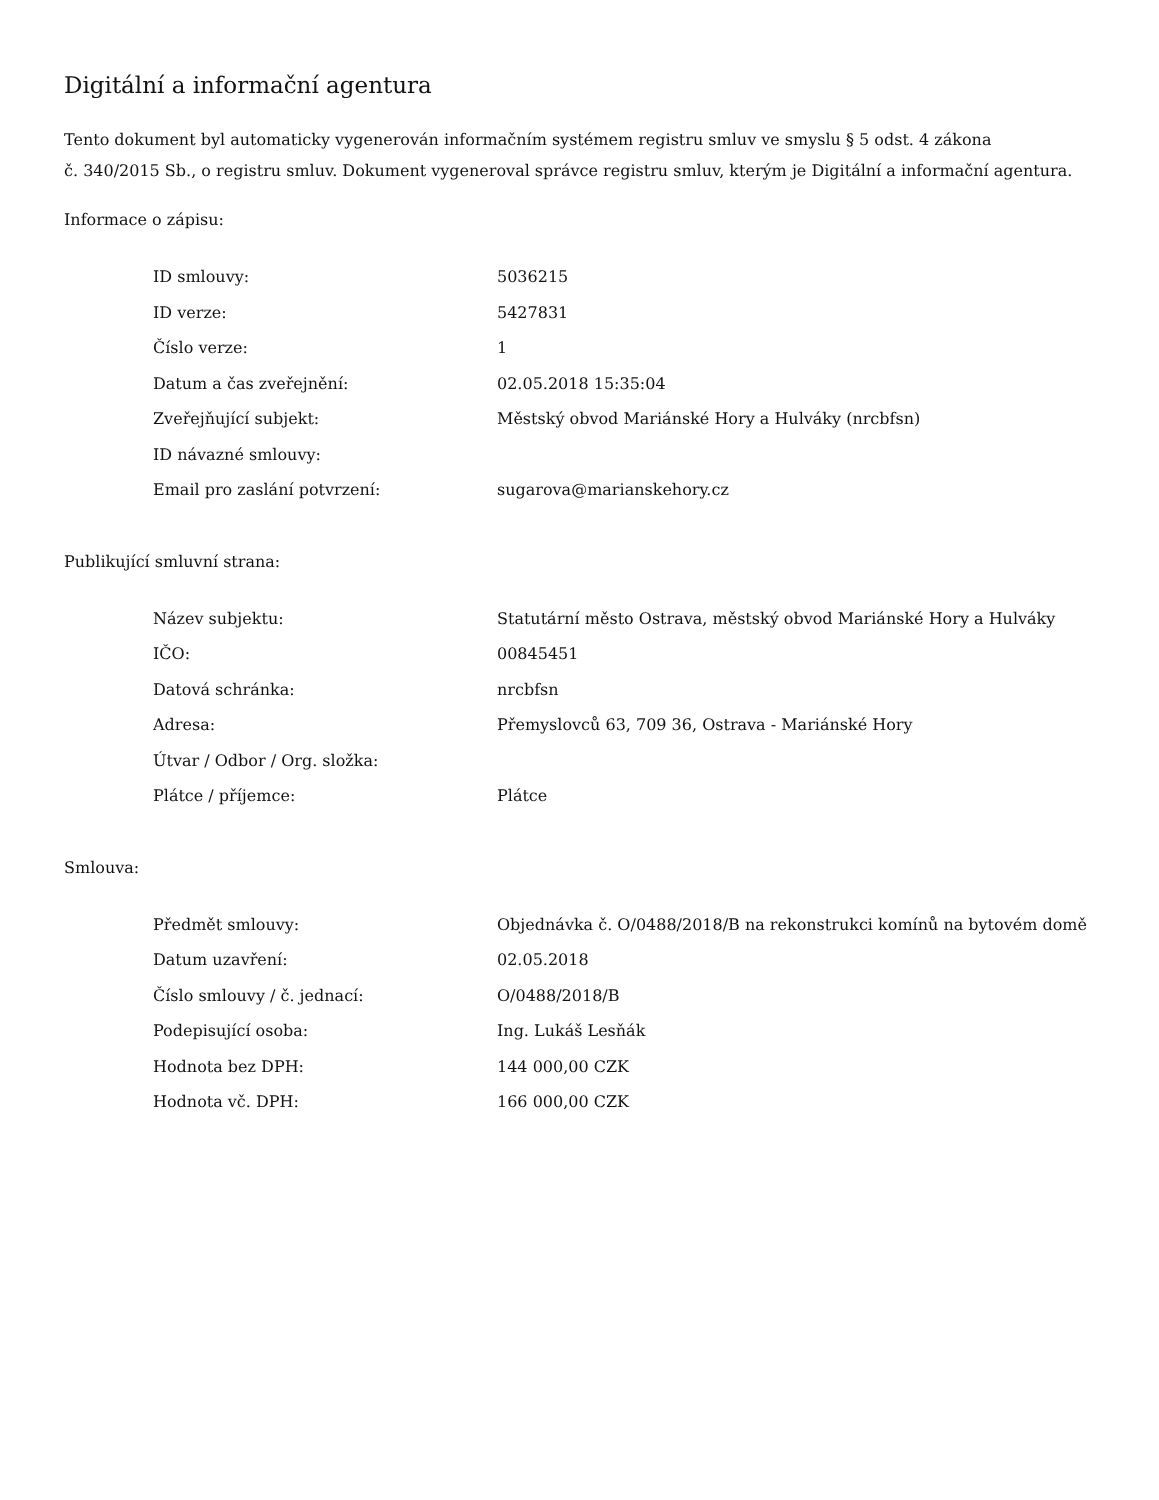Digitální a informační agentura
Tento dokument byl automaticky vygenerován informačním systémem registru smluv ve smyslu § 5 odst. 4 zákona
č. 340/2015 Sb., o registru smluv. Dokument vygeneroval správce registru smluv, kterým je Digitální a informační agentura.
Informace o zápisu:
| ID smlouvy: | 5036215 |
| ID verze: | 5427831 |
| Číslo verze: | 1 |
| Datum a čas zveřejnění: | 02.05.2018 15:35:04 |
| Zveřejňující subjekt: | Městský obvod Mariánské Hory a Hulváky (nrcbfsn) |
| ID návazné smlouvy: | |
| Email pro zaslání potvrzení: | sugarova@marianskehory.cz |
Publikující smluvní strana:
| Název subjektu: | Statutární město Ostrava, městský obvod Mariánské Hory a Hulváky |
| IČO: | 00845451 |
| Datová schránka: | nrcbfsn |
| Adresa: | Přemyslovců 63, 709 36, Ostrava - Mariánské Hory |
| Útvar / Odbor / Org. složka: | |
| Plátce / příjemce: | Plátce |
Smlouva:
| Předmět smlouvy: | Objednávka č. O/0488/2018/B na rekonstrukci komínů na bytovém domě |
| Datum uzavření: | 02.05.2018 |
| Číslo smlouvy / č. jednací: | O/0488/2018/B |
| Podepisující osoba: | Ing. Lukáš Lesňák |
| Hodnota bez DPH: | 144 000,00 CZK |
| Hodnota vč. DPH: | 166 000,00 CZK |